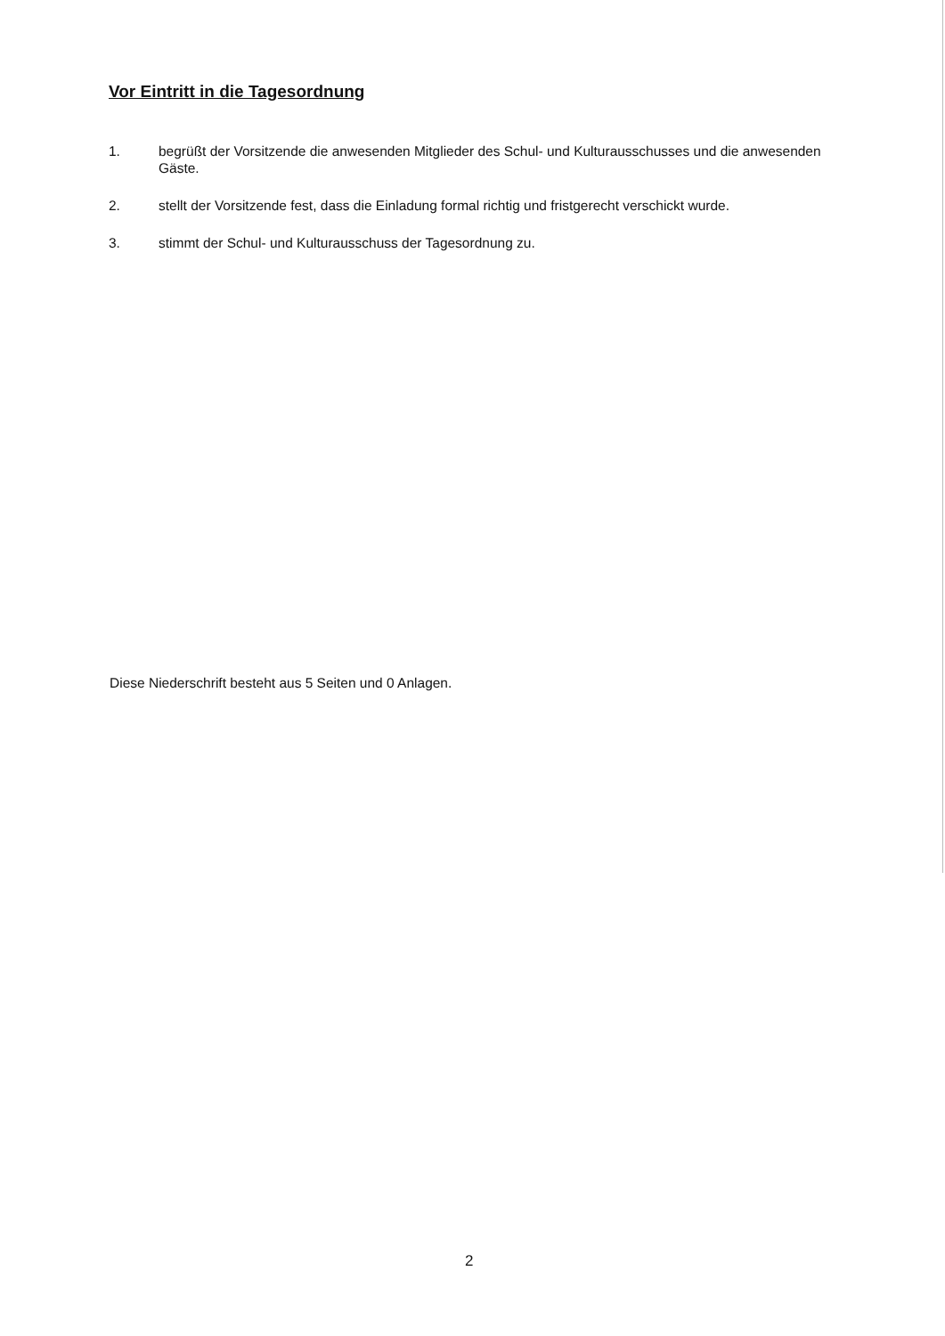Vor Eintritt in die Tagesordnung
1. begrüßt der Vorsitzende die anwesenden Mitglieder des Schul- und Kulturausschusses und die anwesenden Gäste.
2. stellt der Vorsitzende fest, dass die Einladung formal richtig und fristgerecht verschickt wurde.
3. stimmt der Schul- und Kulturausschuss der Tagesordnung zu.
Diese Niederschrift besteht aus 5 Seiten und 0 Anlagen.
2